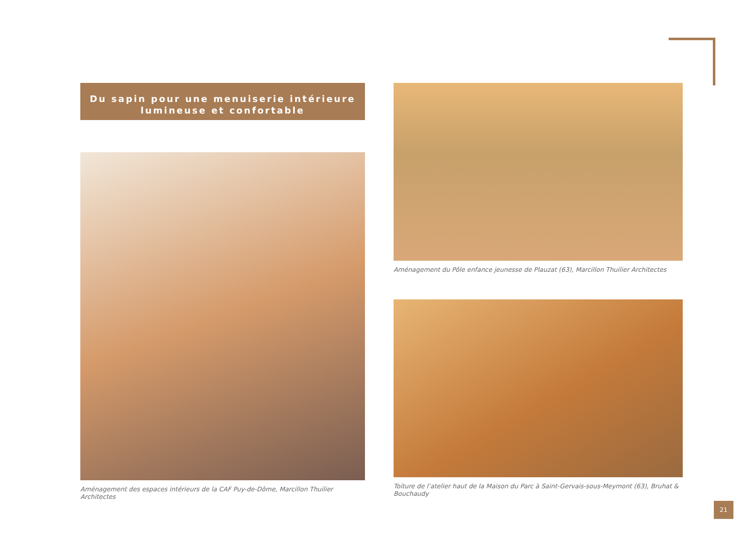Du sapin pour une menuiserie intérieure
lumineuse et confortable
Aménagement des espaces intérieurs de la CAF Puy-de-Dôme, Marcillon Thuilier Architectes
Aménagement du Pôle enfance jeunesse de Plauzat (63), Marcillon Thuilier Architectes
Toiture de l’atelier haut de la Maison du Parc à Saint-Gervais-sous-Meymont (63), Bruhat & Bouchaudy
21